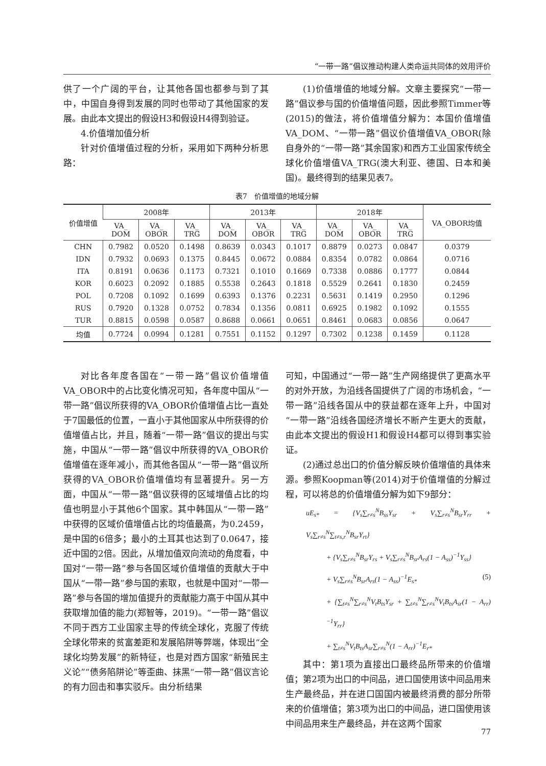“一带一路”倡议推动构建人类命运共同体的效用评价
供了一个广阔的平台，让其他各国也都参与到了其中，中国自身得到发展的同时也带动了其他国家的发展。由此本文提出的假设H3和假设H4得到验证。
4.价值增加值分析
针对价值增值过程的分析，采用如下两种分析思路：
(1)价值增值的地域分解。文章主要探究“一带一路”倡议参与国的价值增值问题，因此参照Timmer等(2015)的做法，将价值增值分解为：本国价值增值VA_DOM、“一带一路”倡议价值增值VA_OBOR(除自身外的“一带一路”其余国家)和西方工业国家传统全球化价值增值VA_TRG(澳大利亚、德国、日本和美国)。最终得到的结果见表7。
表7　价值增值的地域分解
| 价值增值 | 2008年 | | | 2013年 | | | 2018年 | | | VA_OBOR均值 |
| --- | --- | --- | --- | --- | --- | --- | --- | --- | --- | --- |
| | VA_ DOM | VA_ OBOR | VA_ TRG | VA_ DOM | VA_ OBOR | VA_ TRG | VA_ DOM | VA_ OBOR | VA_ TRG | |
| CHN | 0.7982 | 0.0520 | 0.1498 | 0.8639 | 0.0343 | 0.1017 | 0.8879 | 0.0273 | 0.0847 | 0.0379 |
| IDN | 0.7932 | 0.0693 | 0.1375 | 0.8445 | 0.0672 | 0.0884 | 0.8354 | 0.0782 | 0.0864 | 0.0716 |
| ITA | 0.8191 | 0.0636 | 0.1173 | 0.7321 | 0.1010 | 0.1669 | 0.7338 | 0.0886 | 0.1777 | 0.0844 |
| KOR | 0.6023 | 0.2092 | 0.1885 | 0.5538 | 0.2643 | 0.1818 | 0.5529 | 0.2641 | 0.1830 | 0.2459 |
| POL | 0.7208 | 0.1092 | 0.1699 | 0.6393 | 0.1376 | 0.2231 | 0.5631 | 0.1419 | 0.2950 | 0.1296 |
| RUS | 0.7920 | 0.1328 | 0.0752 | 0.7834 | 0.1356 | 0.0811 | 0.6925 | 0.1982 | 0.1092 | 0.1555 |
| TUR | 0.8815 | 0.0598 | 0.0587 | 0.8688 | 0.0661 | 0.0651 | 0.8461 | 0.0683 | 0.0856 | 0.0647 |
| 均值 | 0.7724 | 0.0994 | 0.1281 | 0.7551 | 0.1152 | 0.1297 | 0.7302 | 0.1238 | 0.1459 | 0.1128 |
对比各年度各国在“一带一路”倡议价值增值VA_OBOR中的占比变化情况可知，各年度中国从“一带一路”倡议所获得的VA_OBOR价值增值占比一直处于7国最低的位置，一直小于其他国家从中所获得的价值增值占比，并且，随着“一带一路”倡议的提出与实施，中国从“一带一路”倡议中所获得的VA_OBOR价值增值在逐年减小，而其他各国从“一带一路”倡议所获得的VA_OBOR价值增值均有显著提升。另一方面，中国从“一带一路”倡议获得的区域增值占比的均值也明显小于其他6个国家。其中韩国从“一带一路”中获得的区域价值增值占比的均值最高，为0.2459，是中国的6倍多；最小的土耳其也达到了0.0647，接近中国的2倍。因此，从增加值双向流动的角度看，中国对“一带一路”参与各国区域价值增值的贡献大于中国从“一带一路”参与国的索取，也就是中国对“一带一路”参与各国的增加值提升的贡献能力高于中国从其中获取增加值的能力(郑智等，2019)。“一带一路”倡议不同于西方工业国家主导的传统全球化，克服了传统全球化带来的贫富差距和发展陷阱等弊端，体现出“全球化均势发展”的新特征，也是对西方国家“新殖民主义论”“债务陷阱论”等歪曲、抹黑“一带一路”倡议言论的有力回击和事实驳斥。由分析结果
可知，中国通过“一带一路”生产网络提供了更高水平的对外开放，为沿线各国提供了广阔的市场机会，“一带一路”沿线各国从中的获益都在逐年上升，中国对“一带一路”沿线各国经济增长不断产生更大的贡献，由此本文提出的假设H1和假设H4都可以得到事实验证。
(2)通过总出口的价值分解反映价值增值的具体来源。参照Koopman等(2014)对于价值增值的分解过程，可以将总的价值增值分解为如下9部分：
uE<sub>s*</sub> = {V<sub>s</sub>∑<sub>r≠s</sub><sup>N</sup>B<sub>ss</sub>Y<sub>sr</sub> + V<sub>s</sub>∑<sub>r≠s</sub><sup>N</sup>B<sub>sr</sub>Y<sub>rr</sub> + V<sub>s</sub>∑<sub>r≠s</sub><sup>N</sup>∑<sub>t≠s,r</sub><sup>N</sup>B<sub>sr</sub>Y<sub>rt</sub>}
+ {V<sub>s</sub>∑<sub>r≠s</sub><sup>N</sup>B<sub>sr</sub>Y<sub>rs</sub> + V<sub>s</sub>∑<sub>r≠s</sub><sup>N</sup>B<sub>sr</sub>A<sub>rs</sub>(1 − A<sub>ss</sub>)<sup>−1</sup>Y<sub>ss</sub>}
+ V<sub>s</sub>∑<sub>r≠s</sub><sup>N</sup>B<sub>sr</sub>A<sub>rs</sub>(1 − A<sub>ss</sub>)<sup>−1</sup>E<sub>s*</sub> (5)
+ {∑<sub>t≠s</sub><sup>N</sup>∑<sub>r≠s</sub><sup>N</sup>V<sub>t</sub>B<sub>ts</sub>Y<sub>sr</sub> + ∑<sub>t≠s</sub><sup>N</sup>∑<sub>r≠s</sub><sup>N</sup>V<sub>t</sub>B<sub>ts</sub>A<sub>sr</sub>(1 − A<sub>rr</sub>)<sup>−1</sup>Y<sub>rr</sub>}
+ ∑<sub>t≠s</sub><sup>N</sup>V<sub>t</sub>B<sub>ts</sub>A<sub>sr</sub>∑<sub>r≠s</sub><sup>N</sup>(1 − A<sub>rr</sub>)<sup>−1</sup>E<sub>r*</sub>
其中：第1项为直接出口最终品所带来的价值增值；第2项为出口的中间品，进口国使用该中间品用来生产最终品，并在进口国国内被最终消费的部分所带来的价值增值；第3项为出口的中间品，进口国使用该中间品用来生产最终品，并在这两个国家
77